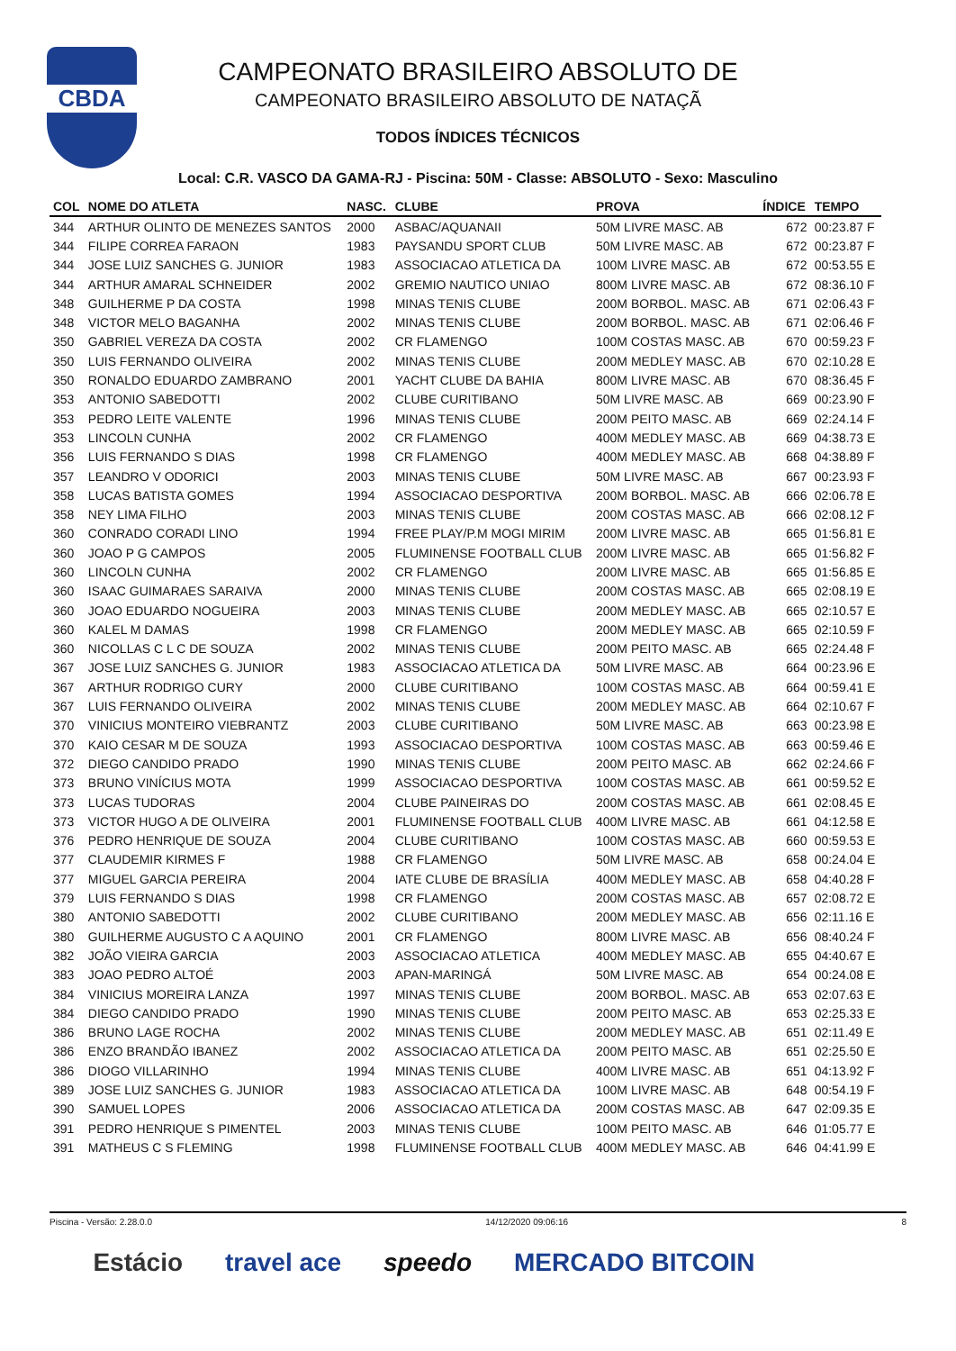CBDA
CAMPEONATO BRASILEIRO ABSOLUTO DE
CAMPEONATO BRASILEIRO ABSOLUTO DE NATAÇÃ
TODOS ÍNDICES TÉCNICOS
Local: C.R. VASCO DA GAMA-RJ - Piscina: 50M - Classe: ABSOLUTO - Sexo: Masculino
| COL | NOME DO ATLETA | NASC. | CLUBE | PROVA | ÍNDICE | TEMPO |
| --- | --- | --- | --- | --- | --- | --- |
| 344 | ARTHUR OLINTO DE MENEZES SANTOS | 2000 | ASBAC/AQUANAII | 50M LIVRE MASC. AB | 672 | 00:23.87 F |
| 344 | FILIPE CORREA FARAON | 1983 | PAYSANDU SPORT CLUB | 50M LIVRE MASC. AB | 672 | 00:23.87 F |
| 344 | JOSE LUIZ SANCHES G. JUNIOR | 1983 | ASSOCIACAO ATLETICA DA | 100M LIVRE MASC. AB | 672 | 00:53.55 E |
| 344 | ARTHUR AMARAL SCHNEIDER | 2002 | GREMIO NAUTICO UNIAO | 800M LIVRE MASC. AB | 672 | 08:36.10 F |
| 348 | GUILHERME P DA COSTA | 1998 | MINAS TENIS CLUBE | 200M BORBOL. MASC. AB | 671 | 02:06.43 F |
| 348 | VICTOR MELO BAGANHA | 2002 | MINAS TENIS CLUBE | 200M BORBOL. MASC. AB | 671 | 02:06.46 F |
| 350 | GABRIEL VEREZA DA COSTA | 2002 | CR FLAMENGO | 100M COSTAS MASC. AB | 670 | 00:59.23 F |
| 350 | LUIS FERNANDO OLIVEIRA | 2002 | MINAS TENIS CLUBE | 200M MEDLEY MASC. AB | 670 | 02:10.28 E |
| 350 | RONALDO EDUARDO ZAMBRANO | 2001 | YACHT CLUBE DA BAHIA | 800M LIVRE MASC. AB | 670 | 08:36.45 F |
| 353 | ANTONIO SABEDOTTI | 2002 | CLUBE CURITIBANO | 50M LIVRE MASC. AB | 669 | 00:23.90 F |
| 353 | PEDRO LEITE VALENTE | 1996 | MINAS TENIS CLUBE | 200M PEITO MASC. AB | 669 | 02:24.14 F |
| 353 | LINCOLN CUNHA | 2002 | CR FLAMENGO | 400M MEDLEY MASC. AB | 669 | 04:38.73 E |
| 356 | LUIS FERNANDO S DIAS | 1998 | CR FLAMENGO | 400M MEDLEY MASC. AB | 668 | 04:38.89 F |
| 357 | LEANDRO V ODORICI | 2003 | MINAS TENIS CLUBE | 50M LIVRE MASC. AB | 667 | 00:23.93 F |
| 358 | LUCAS BATISTA GOMES | 1994 | ASSOCIACAO DESPORTIVA | 200M BORBOL. MASC. AB | 666 | 02:06.78 E |
| 358 | NEY LIMA FILHO | 2003 | MINAS TENIS CLUBE | 200M COSTAS MASC. AB | 666 | 02:08.12 F |
| 360 | CONRADO CORADI LINO | 1994 | FREE PLAY/P.M MOGI MIRIM | 200M LIVRE MASC. AB | 665 | 01:56.81 E |
| 360 | JOAO P G CAMPOS | 2005 | FLUMINENSE FOOTBALL CLUB | 200M LIVRE MASC. AB | 665 | 01:56.82 F |
| 360 | LINCOLN CUNHA | 2002 | CR FLAMENGO | 200M LIVRE MASC. AB | 665 | 01:56.85 E |
| 360 | ISAAC GUIMARAES SARAIVA | 2000 | MINAS TENIS CLUBE | 200M COSTAS MASC. AB | 665 | 02:08.19 E |
| 360 | JOAO EDUARDO NOGUEIRA | 2003 | MINAS TENIS CLUBE | 200M MEDLEY MASC. AB | 665 | 02:10.57 E |
| 360 | KALEL M DAMAS | 1998 | CR FLAMENGO | 200M MEDLEY MASC. AB | 665 | 02:10.59 F |
| 360 | NICOLLAS C L C DE SOUZA | 2002 | MINAS TENIS CLUBE | 200M PEITO MASC. AB | 665 | 02:24.48 F |
| 367 | JOSE LUIZ SANCHES G. JUNIOR | 1983 | ASSOCIACAO ATLETICA DA | 50M LIVRE MASC. AB | 664 | 00:23.96 E |
| 367 | ARTHUR RODRIGO CURY | 2000 | CLUBE CURITIBANO | 100M COSTAS MASC. AB | 664 | 00:59.41 E |
| 367 | LUIS FERNANDO OLIVEIRA | 2002 | MINAS TENIS CLUBE | 200M MEDLEY MASC. AB | 664 | 02:10.67 F |
| 370 | VINICIUS MONTEIRO VIEBRANTZ | 2003 | CLUBE CURITIBANO | 50M LIVRE MASC. AB | 663 | 00:23.98 E |
| 370 | KAIO CESAR M DE SOUZA | 1993 | ASSOCIACAO DESPORTIVA | 100M COSTAS MASC. AB | 663 | 00:59.46 E |
| 372 | DIEGO CANDIDO PRADO | 1990 | MINAS TENIS CLUBE | 200M PEITO MASC. AB | 662 | 02:24.66 F |
| 373 | BRUNO VINÍCIUS MOTA | 1999 | ASSOCIACAO DESPORTIVA | 100M COSTAS MASC. AB | 661 | 00:59.52 E |
| 373 | LUCAS TUDORAS | 2004 | CLUBE PAINEIRAS DO | 200M COSTAS MASC. AB | 661 | 02:08.45 E |
| 373 | VICTOR HUGO A DE OLIVEIRA | 2001 | FLUMINENSE FOOTBALL CLUB | 400M LIVRE MASC. AB | 661 | 04:12.58 E |
| 376 | PEDRO HENRIQUE DE SOUZA | 2004 | CLUBE CURITIBANO | 100M COSTAS MASC. AB | 660 | 00:59.53 E |
| 377 | CLAUDEMIR KIRMES F | 1988 | CR FLAMENGO | 50M LIVRE MASC. AB | 658 | 00:24.04 E |
| 377 | MIGUEL GARCIA PEREIRA | 2004 | IATE CLUBE DE BRASÍLIA | 400M MEDLEY MASC. AB | 658 | 04:40.28 F |
| 379 | LUIS FERNANDO S DIAS | 1998 | CR FLAMENGO | 200M COSTAS MASC. AB | 657 | 02:08.72 E |
| 380 | ANTONIO SABEDOTTI | 2002 | CLUBE CURITIBANO | 200M MEDLEY MASC. AB | 656 | 02:11.16 E |
| 380 | GUILHERME AUGUSTO C A AQUINO | 2001 | CR FLAMENGO | 800M LIVRE MASC. AB | 656 | 08:40.24 F |
| 382 | JOÃO VIEIRA GARCIA | 2003 | ASSOCIACAO ATLETICA | 400M MEDLEY MASC. AB | 655 | 04:40.67 E |
| 383 | JOAO PEDRO ALTOÉ | 2003 | APAN-MARINGÁ | 50M LIVRE MASC. AB | 654 | 00:24.08 E |
| 384 | VINICIUS MOREIRA LANZA | 1997 | MINAS TENIS CLUBE | 200M BORBOL. MASC. AB | 653 | 02:07.63 E |
| 384 | DIEGO CANDIDO PRADO | 1990 | MINAS TENIS CLUBE | 200M PEITO MASC. AB | 653 | 02:25.33 E |
| 386 | BRUNO LAGE ROCHA | 2002 | MINAS TENIS CLUBE | 200M MEDLEY MASC. AB | 651 | 02:11.49 E |
| 386 | ENZO BRANDÃO IBANEZ | 2002 | ASSOCIACAO ATLETICA DA | 200M PEITO MASC. AB | 651 | 02:25.50 E |
| 386 | DIOGO VILLARINHO | 1994 | MINAS TENIS CLUBE | 400M LIVRE MASC. AB | 651 | 04:13.92 F |
| 389 | JOSE LUIZ SANCHES G. JUNIOR | 1983 | ASSOCIACAO ATLETICA DA | 100M LIVRE MASC. AB | 648 | 00:54.19 F |
| 390 | SAMUEL LOPES | 2006 | ASSOCIACAO ATLETICA DA | 200M COSTAS MASC. AB | 647 | 02:09.35 E |
| 391 | PEDRO HENRIQUE S PIMENTEL | 2003 | MINAS TENIS CLUBE | 100M PEITO MASC. AB | 646 | 01:05.77 E |
| 391 | MATHEUS C S FLEMING | 1998 | FLUMINENSE FOOTBALL CLUB | 400M MEDLEY MASC. AB | 646 | 04:41.99 E |
Piscina - Versão: 2.28.0.0 14/12/2020 09:06:16 8
Estácio travel ace speedo MERCADO BITCOIN